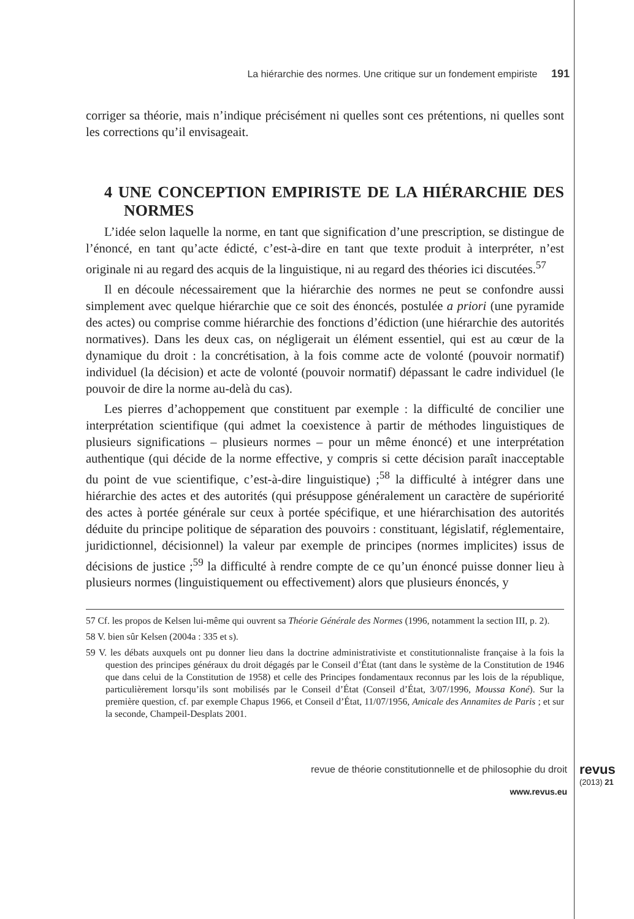La hiérarchie des normes. Une critique sur un fondement empiriste 191
corriger sa théorie, mais n’indique précisément ni quelles sont ces prétentions, ni quelles sont les corrections qu’il envisageait.
4 UNE CONCEPTION EMPIRISTE DE LA HIÉRARCHIE DES NORMES
L’idée selon laquelle la norme, en tant que signification d’une prescription, se distingue de l’énoncé, en tant qu’acte édicté, c’est-à-dire en tant que texte produit à interpréter, n’est originale ni au regard des acquis de la linguistique, ni au regard des théories ici discutées.<sup>57</sup>
Il en découle nécessairement que la hiérarchie des normes ne peut se confondre aussi simplement avec quelque hiérarchie que ce soit des énoncés, postulée a priori (une pyramide des actes) ou comprise comme hiérarchie des fonctions d’édiction (une hiérarchie des autorités normatives). Dans les deux cas, on négligerait un élément essentiel, qui est au cœur de la dynamique du droit : la concrétisation, à la fois comme acte de volonté (pouvoir normatif) individuel (la décision) et acte de volonté (pouvoir normatif) dépassant le cadre individuel (le pouvoir de dire la norme au-delà du cas).
Les pierres d’achoppement que constituent par exemple : la difficulté de concilier une interprétation scientifique (qui admet la coexistence à partir de méthodes linguistiques de plusieurs significations – plusieurs normes – pour un même énoncé) et une interprétation authentique (qui décide de la norme effective, y compris si cette décision paraît inacceptable du point de vue scientifique, c’est-à-dire linguistique) ;<sup>58</sup> la difficulté à intégrer dans une hiérarchie des actes et des autorités (qui présuppose généralement un caractère de supériorité des actes à portée générale sur ceux à portée spécifique, et une hiérarchisation des autorités déduite du principe politique de séparation des pouvoirs : constituant, législatif, réglementaire, juridictionnel, décisionnel) la valeur par exemple de principes (normes implicites) issus de décisions de justice ;<sup>59</sup> la difficulté à rendre compte de ce qu’un énoncé puisse donner lieu à plusieurs normes (linguistiquement ou effectivement) alors que plusieurs énoncés, y
57 Cf. les propos de Kelsen lui-même qui ouvrent sa Théorie Générale des Normes (1996, notamment la section III, p. 2).
58 V. bien sûr Kelsen (2004a : 335 et s).
59 V. les débats auxquels ont pu donner lieu dans la doctrine administrativiste et constitutionnaliste française à la fois la question des principes généraux du droit dégagés par le Conseil d’État (tant dans le système de la Constitution de 1946 que dans celui de la Constitution de 1958) et celle des Principes fondamentaux reconnus par les lois de la république, particulièrement lorsqu’ils sont mobilisés par le Conseil d’État (Conseil d’État, 3/07/1996, Moussa Koné). Sur la première question, cf. par exemple Chapus 1966, et Conseil d’État, 11/07/1956, Amicale des Annamites de Paris ; et sur la seconde, Champeil-Desplats 2001.
revue de théorie constitutionnelle et de philosophie du droit
www.revus.eu
revus
(2013) 21